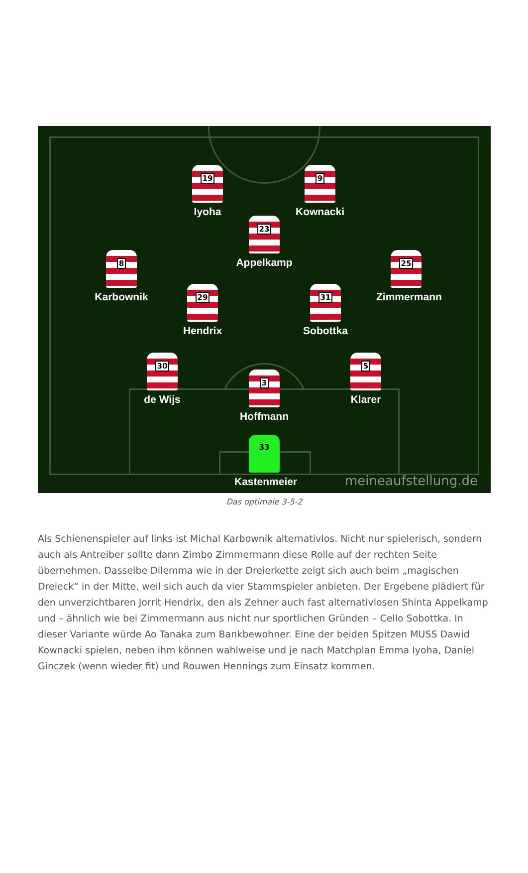19
Iyoha
9
Kownacki
23
Appelkamp
8
Karbownik
25
Zimmermann
29
Hendrix
31
Sobottka
30
de Wijs
5
Klarer
3
Hoffmann
33
Kastenmeier
meineaufstellung.de
Das optimale 3-5-2
Als Schienenspieler auf links ist Michal Karbownik alternativlos. Nicht nur spielerisch, sondern auch als Antreiber sollte dann Zimbo Zimmermann diese Rolle auf der rechten Seite übernehmen. Dasselbe Dilemma wie in der Dreierkette zeigt sich auch beim „magischen Dreieck“ in der Mitte, weil sich auch da vier Stammspieler anbieten. Der Ergebene plädiert für den unverzichtbaren Jorrit Hendrix, den als Zehner auch fast alternativlosen Shinta Appelkamp und – ähnlich wie bei Zimmermann aus nicht nur sportlichen Gründen – Cello Sobottka. In dieser Variante würde Ao Tanaka zum Bankbewohner. Eine der beiden Spitzen MUSS Dawid Kownacki spielen, neben ihm können wahlweise und je nach Matchplan Emma Iyoha, Daniel Ginczek (wenn wieder fit) und Rouwen Hennings zum Einsatz kommen.